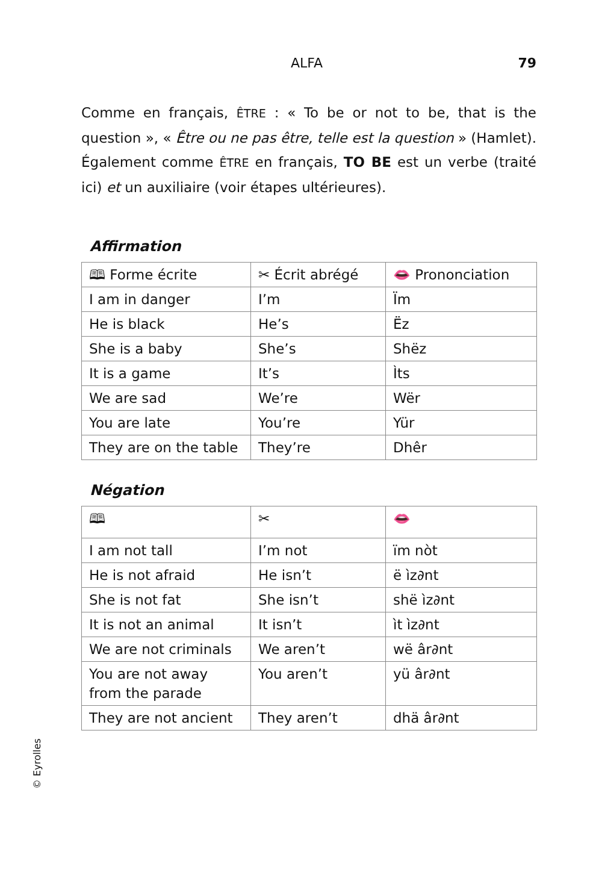ALFA 79
Comme en français, ÊTRE : « To be or not to be, that is the question », « Être ou ne pas être, telle est la question » (Hamlet). Également comme ÊTRE en français, TO BE est un verbe (traité ici) et un auxiliaire (voir étapes ultérieures).
Affirmation
| 🕮 Forme écrite | ✂ Écrit abrégé | 👄 Prononciation |
| --- | --- | --- |
| I am in danger | I’m | Ïm |
| He is black | He’s | Ëz |
| She is a baby | She’s | Shëz |
| It is a game | It’s | Ìts |
| We are sad | We’re | Wër |
| You are late | You’re | Yür |
| They are on the table | They’re | Dhêr |
Négation
| 🕮 | ✂ | 👄 |
| --- | --- | --- |
| I am not tall | I’m not | ïm nòt |
| He is not afraid | He isn’t | ë ìz∂nt |
| She is not fat | She isn’t | shë ìz∂nt |
| It is not an animal | It isn’t | ìt ìz∂nt |
| We are not criminals | We aren’t | wë âr∂nt |
| You are not away from the parade | You aren’t | yü âr∂nt |
| They are not ancient | They aren’t | dhä âr∂nt |
© Eyrolles